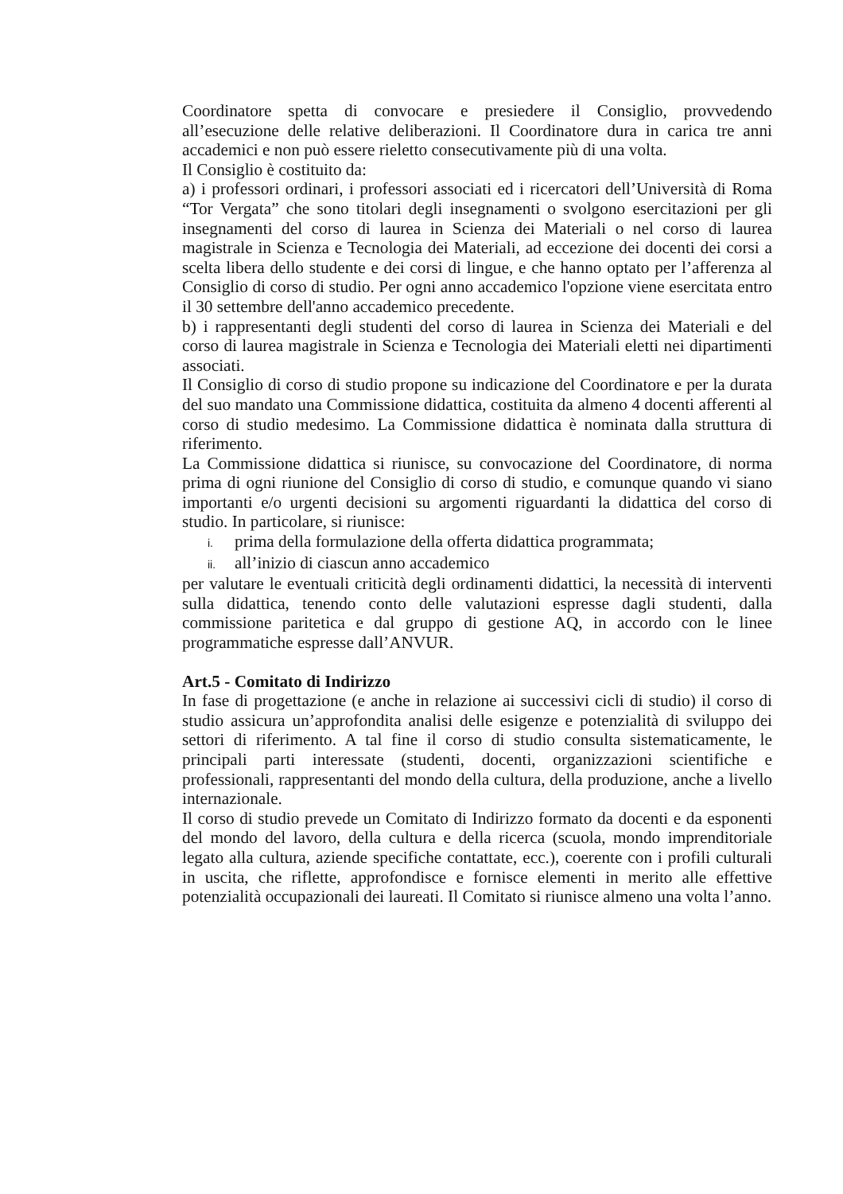Coordinatore spetta di convocare e presiedere il Consiglio, provvedendo all’esecuzione delle relative deliberazioni. Il Coordinatore dura in carica tre anni accademici e non può essere rieletto consecutivamente più di una volta.
Il Consiglio è costituito da:
a) i professori ordinari, i professori associati ed i ricercatori dell’Università di Roma “Tor Vergata” che sono titolari degli insegnamenti o svolgono esercitazioni per gli insegnamenti del corso di laurea in Scienza dei Materiali o nel corso di laurea magistrale in Scienza e Tecnologia dei Materiali, ad eccezione dei docenti dei corsi a scelta libera dello studente e dei corsi di lingue, e che hanno optato per l’afferenza al Consiglio di corso di studio. Per ogni anno accademico l'opzione viene esercitata entro il 30 settembre dell'anno accademico precedente.
b) i rappresentanti degli studenti del corso di laurea in Scienza dei Materiali e del corso di laurea magistrale in Scienza e Tecnologia dei Materiali eletti nei dipartimenti associati.
Il Consiglio di corso di studio propone su indicazione del Coordinatore e per la durata del suo mandato una Commissione didattica, costituita da almeno 4 docenti afferenti al corso di studio medesimo. La Commissione didattica è nominata dalla struttura di riferimento.
La Commissione didattica si riunisce, su convocazione del Coordinatore, di norma prima di ogni riunione del Consiglio di corso di studio, e comunque quando vi siano importanti e/o urgenti decisioni su argomenti riguardanti la didattica del corso di studio. In particolare, si riunisce:
i. prima della formulazione della offerta didattica programmata;
ii. all’inizio di ciascun anno accademico
per valutare le eventuali criticità degli ordinamenti didattici, la necessità di interventi sulla didattica, tenendo conto delle valutazioni espresse dagli studenti, dalla commissione paritetica e dal gruppo di gestione AQ, in accordo con le linee programmatiche espresse dall’ANVUR.
Art.5 - Comitato di Indirizzo
In fase di progettazione (e anche in relazione ai successivi cicli di studio) il corso di studio assicura un’approfondita analisi delle esigenze e potenzialità di sviluppo dei settori di riferimento. A tal fine il corso di studio consulta sistematicamente, le principali parti interessate (studenti, docenti, organizzazioni scientifiche e professionali, rappresentanti del mondo della cultura, della produzione, anche a livello internazionale.
Il corso di studio prevede un Comitato di Indirizzo formato da docenti e da esponenti del mondo del lavoro, della cultura e della ricerca (scuola, mondo imprenditoriale legato alla cultura, aziende specifiche contattate, ecc.), coerente con i profili culturali in uscita, che riflette, approfondisce e fornisce elementi in merito alle effettive potenzialità occupazionali dei laureati. Il Comitato si riunisce almeno una volta l’anno.